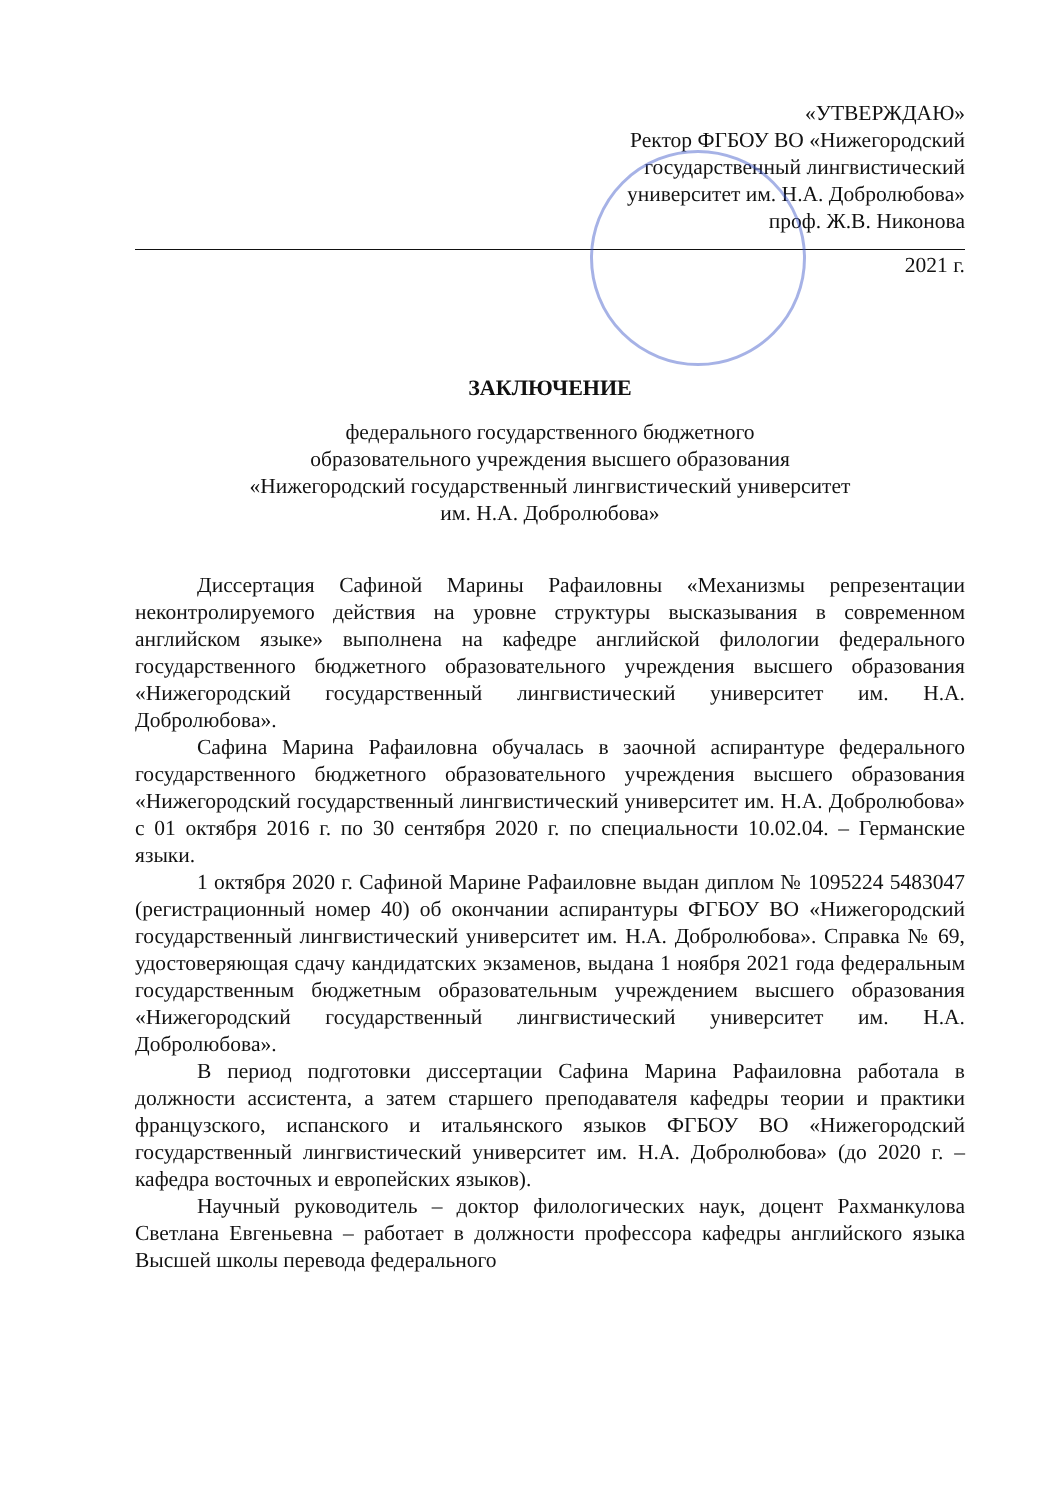«УТВЕРЖДАЮ»
Ректор ФГБОУ ВО «Нижегородский
государственный лингвистический
университет им. Н.А. Добролюбова»
проф. Ж.В. Никонова
2021 г.
ЗАКЛЮЧЕНИЕ
федерального государственного бюджетного
образовательного учреждения высшего образования
«Нижегородский государственный лингвистический университет
им. Н.А. Добролюбова»
Диссертация Сафиной Марины Рафаиловны «Механизмы репрезентации неконтролируемого действия на уровне структуры высказывания в современном английском языке» выполнена на кафедре английской филологии федерального государственного бюджетного образовательного учреждения высшего образования «Нижегородский государственный лингвистический университет им. Н.А. Добролюбова».
Сафина Марина Рафаиловна обучалась в заочной аспирантуре федерального государственного бюджетного образовательного учреждения высшего образования «Нижегородский государственный лингвистический университет им. Н.А. Добролюбова» с 01 октября 2016 г. по 30 сентября 2020 г. по специальности 10.02.04. – Германские языки.
1 октября 2020 г. Сафиной Марине Рафаиловне выдан диплом № 1095224 5483047 (регистрационный номер 40) об окончании аспирантуры ФГБОУ ВО «Нижегородский государственный лингвистический университет им. Н.А. Добролюбова». Справка № 69, удостоверяющая сдачу кандидатских экзаменов, выдана 1 ноября 2021 года федеральным государственным бюджетным образовательным учреждением высшего образования «Нижегородский государственный лингвистический университет им. Н.А. Добролюбова».
В период подготовки диссертации Сафина Марина Рафаиловна работала в должности ассистента, а затем старшего преподавателя кафедры теории и практики французского, испанского и итальянского языков ФГБОУ ВО «Нижегородский государственный лингвистический университет им. Н.А. Добролюбова» (до 2020 г. – кафедра восточных и европейских языков).
Научный руководитель – доктор филологических наук, доцент Рахманкулова Светлана Евгеньевна – работает в должности профессора кафедры английского языка Высшей школы перевода федерального